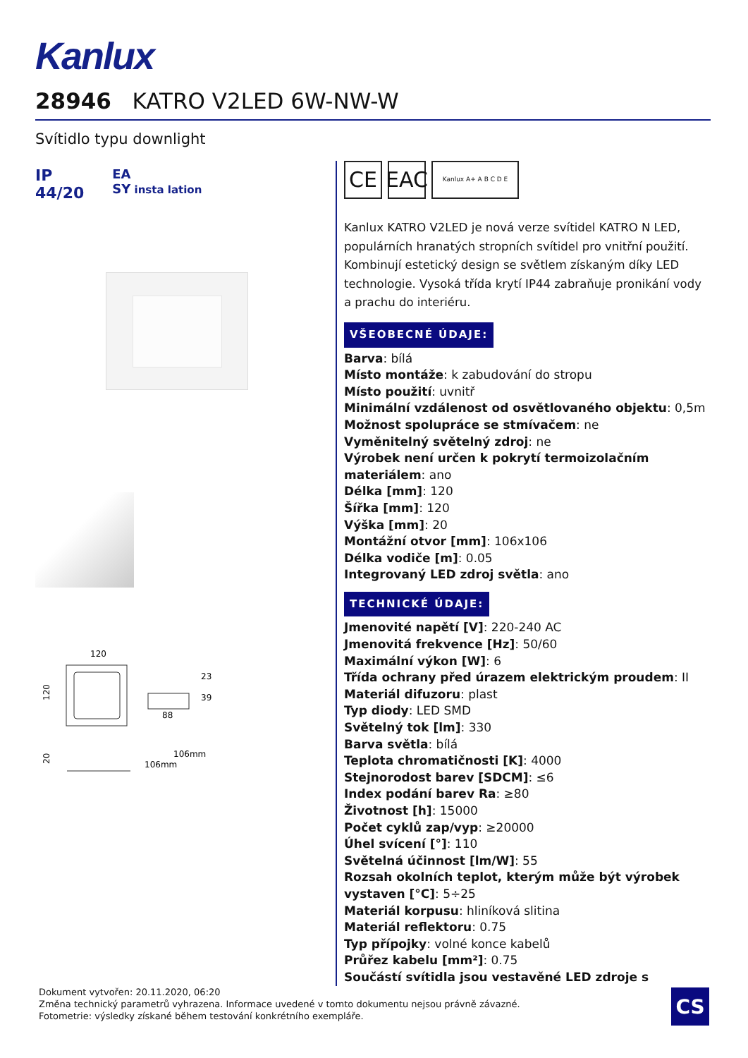Kanlux
28946 KATRO V2LED 6W-NW-W
Svítidlo typu downlight
IP
44/20 EA
SY insta lation
120
120
88
23
39
20
106mm
106mm
CE EAC
Kanlux A+ A B C D E
Kanlux KATRO V2LED je nová verze svítidel KATRO N LED, populárních hranatých stropních svítidel pro vnitřní použití. Kombinují estetický design se světlem získaným díky LED technologie. Vysoká třída krytí IP44 zabraňuje pronikání vody a prachu do interiéru.
VŠEOBECNÉ ÚDAJE:
Barva: bílá
Místo montáže: k zabudování do stropu
Místo použití: uvnitř
Minimální vzdálenost od osvětlovaného objektu: 0,5m
Možnost spolupráce se stmívačem: ne
Vyměnitelný světelný zdroj: ne
Výrobek není určen k pokrytí termoizolačním materiálem: ano
Délka [mm]: 120
Šířka [mm]: 120
Výška [mm]: 20
Montážní otvor [mm]: 106x106
Délka vodiče [m]: 0.05
Integrovaný LED zdroj světla: ano
TECHNICKÉ ÚDAJE:
Jmenovité napětí [V]: 220-240 AC
Jmenovitá frekvence [Hz]: 50/60
Maximální výkon [W]: 6
Třída ochrany před úrazem elektrickým proudem: II
Materiál difuzoru: plast
Typ diody: LED SMD
Světelný tok [lm]: 330
Barva světla: bílá
Teplota chromatičnosti [K]: 4000
Stejnorodost barev [SDCM]: ≤6
Index podání barev Ra: ≥80
Životnost [h]: 15000
Počet cyklů zap/vyp: ≥20000
Úhel svícení [°]: 110
Světelná účinnost [lm/W]: 55
Rozsah okolních teplot, kterým může být výrobek vystaven [°C]: 5÷25
Materiál korpusu: hliníková slitina
Materiál reflektoru: 0.75
Typ přípojky: volné konce kabelů
Průřez kabelu [mm²]: 0.75
Součástí svítidla jsou vestavěné LED zdroje s
Dokument vytvořen: 20.11.2020, 06:20
Změna technický parametrů vyhrazena. Informace uvedené v tomto dokumentu nejsou právně závazné.
Fotometrie: výsledky získané během testování konkrétního exempláře.
CS